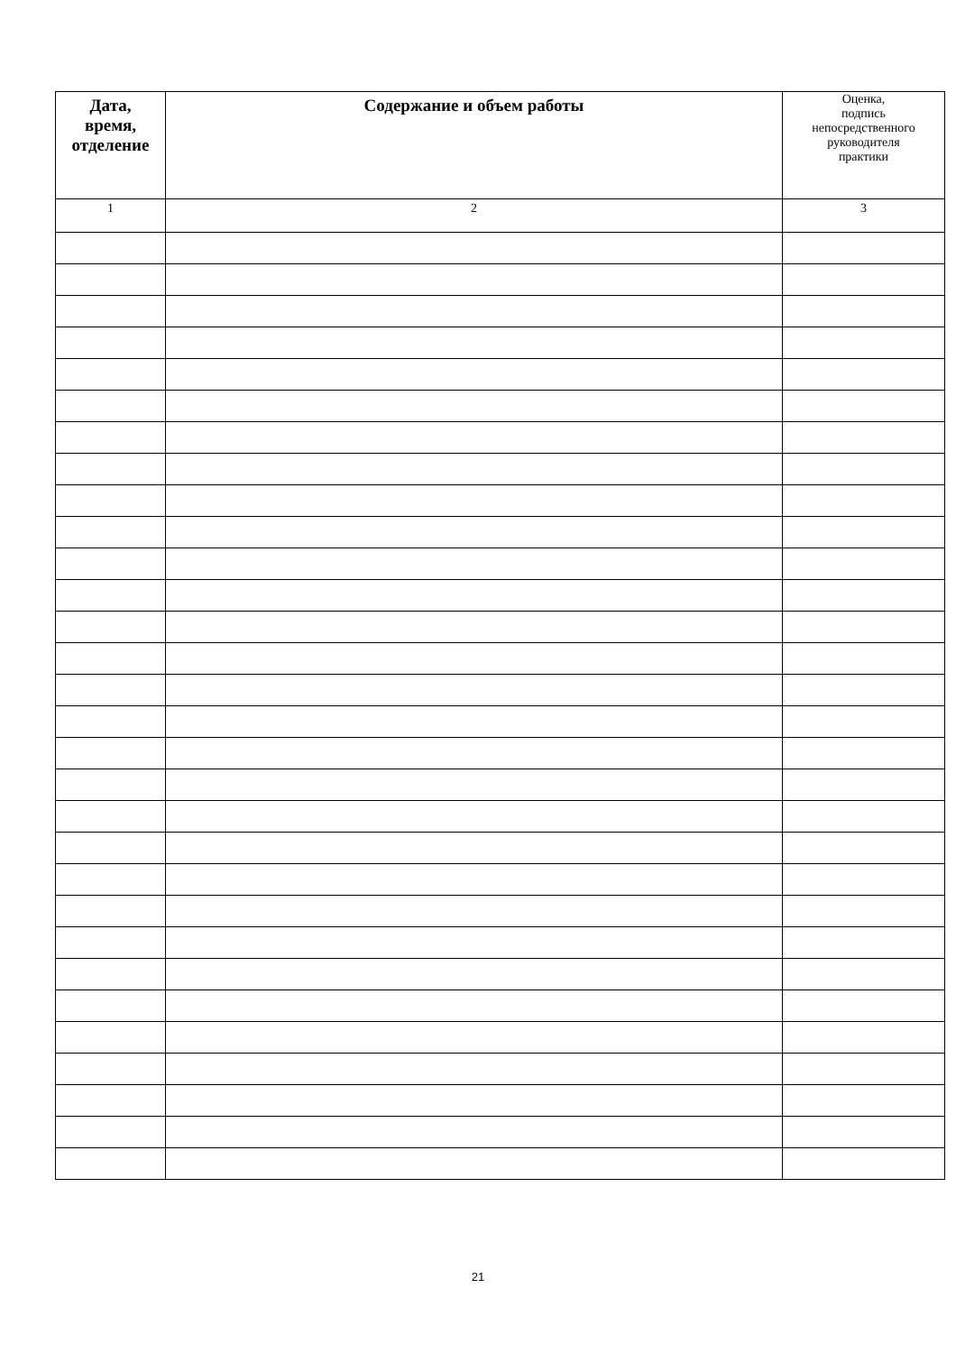| Дата, время, отделение | Содержание и объем работы | Оценка, подпись непосредственного руководителя практики |
| --- | --- | --- |
| 1 | 2 | 3 |
21